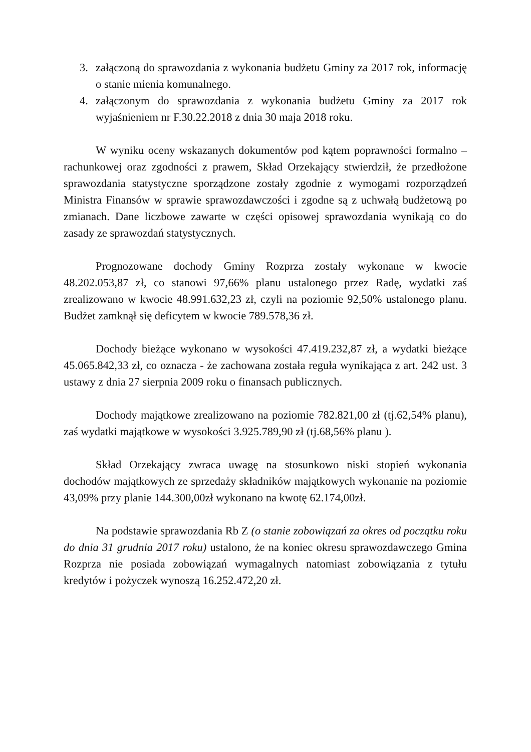3. załączoną do sprawozdania z wykonania budżetu Gminy za 2017 rok, informację o stanie mienia komunalnego.
4. załączonym do sprawozdania z wykonania budżetu Gminy za 2017 rok wyjaśnieniem nr F.30.22.2018 z dnia 30 maja 2018 roku.
W wyniku oceny wskazanych dokumentów pod kątem poprawności formalno – rachunkowej oraz zgodności z prawem, Skład Orzekający stwierdził, że przedłożone sprawozdania statystyczne sporządzone zostały zgodnie z wymogami rozporządzeń Ministra Finansów w sprawie sprawozdawczości i zgodne są z uchwałą budżetową po zmianach. Dane liczbowe zawarte w części opisowej sprawozdania wynikają co do zasady ze sprawozdań statystycznych.
Prognozowane dochody Gminy Rozprza zostały wykonane w kwocie 48.202.053,87 zł, co stanowi 97,66% planu ustalonego przez Radę, wydatki zaś zrealizowano w kwocie 48.991.632,23 zł, czyli na poziomie 92,50% ustalonego planu. Budżet zamknął się deficytem w kwocie 789.578,36 zł.
Dochody bieżące wykonano w wysokości 47.419.232,87 zł, a wydatki bieżące 45.065.842,33 zł, co oznacza - że zachowana została reguła wynikająca z art. 242 ust. 3 ustawy z dnia 27 sierpnia 2009 roku o finansach publicznych.
Dochody majątkowe zrealizowano na poziomie 782.821,00 zł (tj.62,54% planu), zaś wydatki majątkowe w wysokości 3.925.789,90 zł (tj.68,56% planu ).
Skład Orzekający zwraca uwagę na stosunkowo niski stopień wykonania dochodów majątkowych ze sprzedaży składników majątkowych wykonanie na poziomie 43,09% przy planie 144.300,00zł wykonano na kwotę 62.174,00zł.
Na podstawie sprawozdania Rb Z (o stanie zobowiązań za okres od początku roku do dnia 31 grudnia 2017 roku) ustalono, że na koniec okresu sprawozdawczego Gmina Rozprza nie posiada zobowiązań wymagalnych natomiast zobowiązania z tytułu kredytów i pożyczek wynoszą 16.252.472,20 zł.